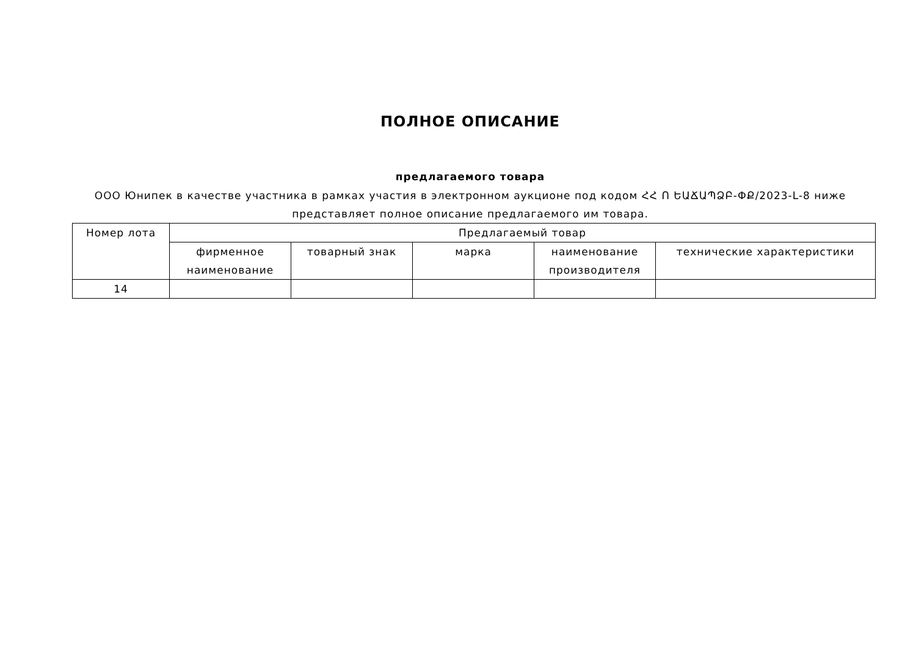ПОЛНОЕ ОПИСАНИЕ
предлагаемого товара
ООО Юнипек в качестве участника в рамках участия в электронном аукционе под кодом ՀՀ Ո ԵԱՃԱՊՁԲ-ՓՔ/2023-L-8 ниже представляет полное описание предлагаемого им товара.
| Номер лота | Предлагаемый товар | | | | |
| --- | --- | --- | --- | --- | --- |
| | фирменное наименование | товарный знак | марка | наименование производителя | технические характеристики |
| 14 | | | | | |